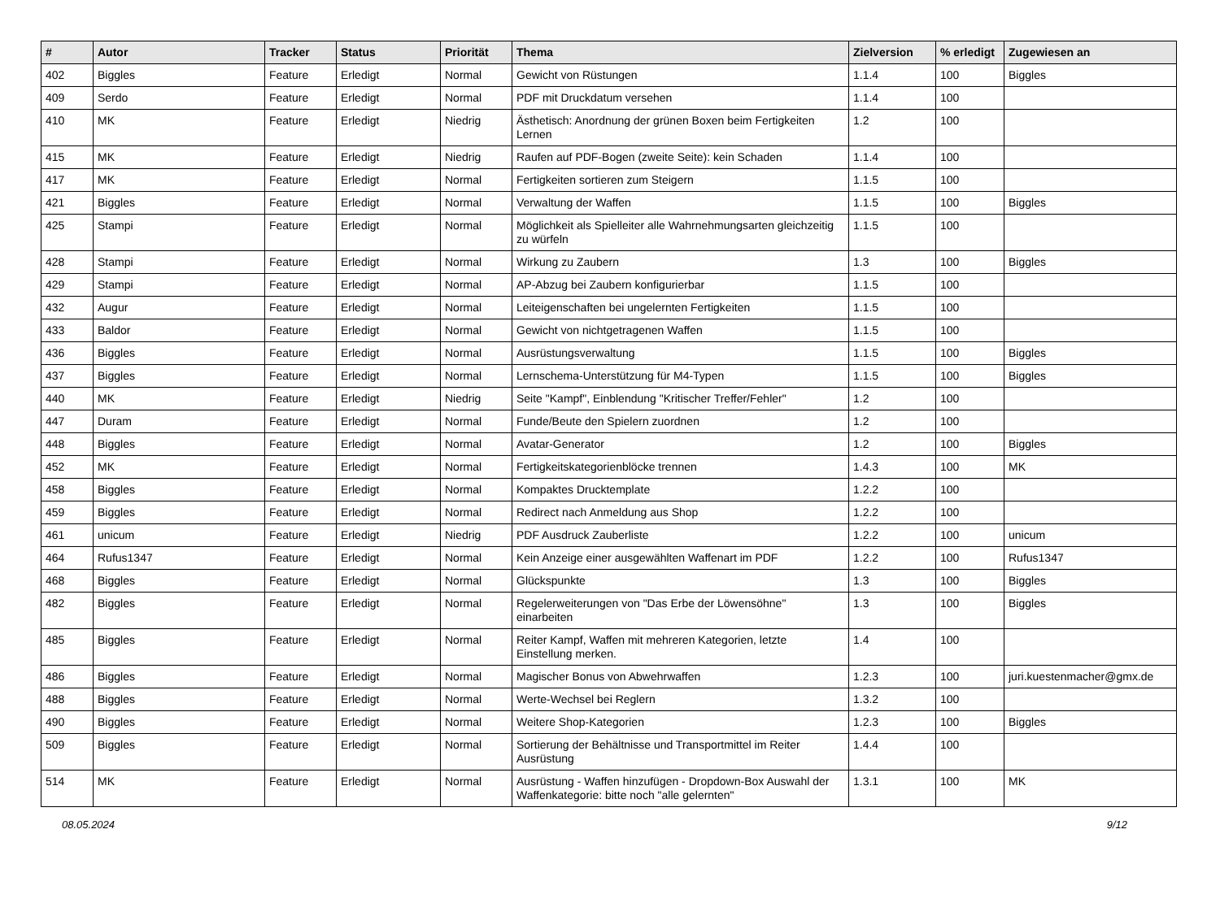| # | Autor | Tracker | Status | Priorität | Thema | Zielversion | % erledigt | Zugewiesen an |
| --- | --- | --- | --- | --- | --- | --- | --- | --- |
| 402 | Biggles | Feature | Erledigt | Normal | Gewicht von Rüstungen | 1.1.4 | 100 | Biggles |
| 409 | Serdo | Feature | Erledigt | Normal | PDF mit Druckdatum versehen | 1.1.4 | 100 | |
| 410 | MK | Feature | Erledigt | Niedrig | Ästhetisch: Anordnung der grünen Boxen beim Fertigkeiten Lernen | 1.2 | 100 | |
| 415 | MK | Feature | Erledigt | Niedrig | Raufen auf PDF-Bogen (zweite Seite): kein Schaden | 1.1.4 | 100 | |
| 417 | MK | Feature | Erledigt | Normal | Fertigkeiten sortieren zum Steigern | 1.1.5 | 100 | |
| 421 | Biggles | Feature | Erledigt | Normal | Verwaltung der Waffen | 1.1.5 | 100 | Biggles |
| 425 | Stampi | Feature | Erledigt | Normal | Möglichkeit als Spielleiter alle Wahrnehmungsarten gleichzeitig zu würfeln | 1.1.5 | 100 | |
| 428 | Stampi | Feature | Erledigt | Normal | Wirkung zu Zaubern | 1.3 | 100 | Biggles |
| 429 | Stampi | Feature | Erledigt | Normal | AP-Abzug bei Zaubern konfigurierbar | 1.1.5 | 100 | |
| 432 | Augur | Feature | Erledigt | Normal | Leiteigenschaften bei ungelernten Fertigkeiten | 1.1.5 | 100 | |
| 433 | Baldor | Feature | Erledigt | Normal | Gewicht von nichtgetragenen Waffen | 1.1.5 | 100 | |
| 436 | Biggles | Feature | Erledigt | Normal | Ausrüstungsverwaltung | 1.1.5 | 100 | Biggles |
| 437 | Biggles | Feature | Erledigt | Normal | Lernschema-Unterstützung für M4-Typen | 1.1.5 | 100 | Biggles |
| 440 | MK | Feature | Erledigt | Niedrig | Seite "Kampf", Einblendung "Kritischer Treffer/Fehler" | 1.2 | 100 | |
| 447 | Duram | Feature | Erledigt | Normal | Funde/Beute den Spielern zuordnen | 1.2 | 100 | |
| 448 | Biggles | Feature | Erledigt | Normal | Avatar-Generator | 1.2 | 100 | Biggles |
| 452 | MK | Feature | Erledigt | Normal | Fertigkeitskategorienblöcke trennen | 1.4.3 | 100 | MK |
| 458 | Biggles | Feature | Erledigt | Normal | Kompaktes Drucktemplate | 1.2.2 | 100 | |
| 459 | Biggles | Feature | Erledigt | Normal | Redirect nach Anmeldung aus Shop | 1.2.2 | 100 | |
| 461 | unicum | Feature | Erledigt | Niedrig | PDF Ausdruck Zauberliste | 1.2.2 | 100 | unicum |
| 464 | Rufus1347 | Feature | Erledigt | Normal | Kein Anzeige einer ausgewählten Waffenart im PDF | 1.2.2 | 100 | Rufus1347 |
| 468 | Biggles | Feature | Erledigt | Normal | Glückspunkte | 1.3 | 100 | Biggles |
| 482 | Biggles | Feature | Erledigt | Normal | Regelerweiterungen von "Das Erbe der Löwensöhne" einarbeiten | 1.3 | 100 | Biggles |
| 485 | Biggles | Feature | Erledigt | Normal | Reiter Kampf, Waffen mit mehreren Kategorien, letzte Einstellung merken. | 1.4 | 100 | |
| 486 | Biggles | Feature | Erledigt | Normal | Magischer Bonus von Abwehrwaffen | 1.2.3 | 100 | juri.kuestenmacher@gmx.de |
| 488 | Biggles | Feature | Erledigt | Normal | Werte-Wechsel bei Reglern | 1.3.2 | 100 | |
| 490 | Biggles | Feature | Erledigt | Normal | Weitere Shop-Kategorien | 1.2.3 | 100 | Biggles |
| 509 | Biggles | Feature | Erledigt | Normal | Sortierung der Behältnisse und Transportmittel im Reiter Ausrüstung | 1.4.4 | 100 | |
| 514 | MK | Feature | Erledigt | Normal | Ausrüstung - Waffen hinzufügen - Dropdown-Box Auswahl der Waffenkategorie: bitte noch "alle gelernten" | 1.3.1 | 100 | MK |
08.05.2024 9/12